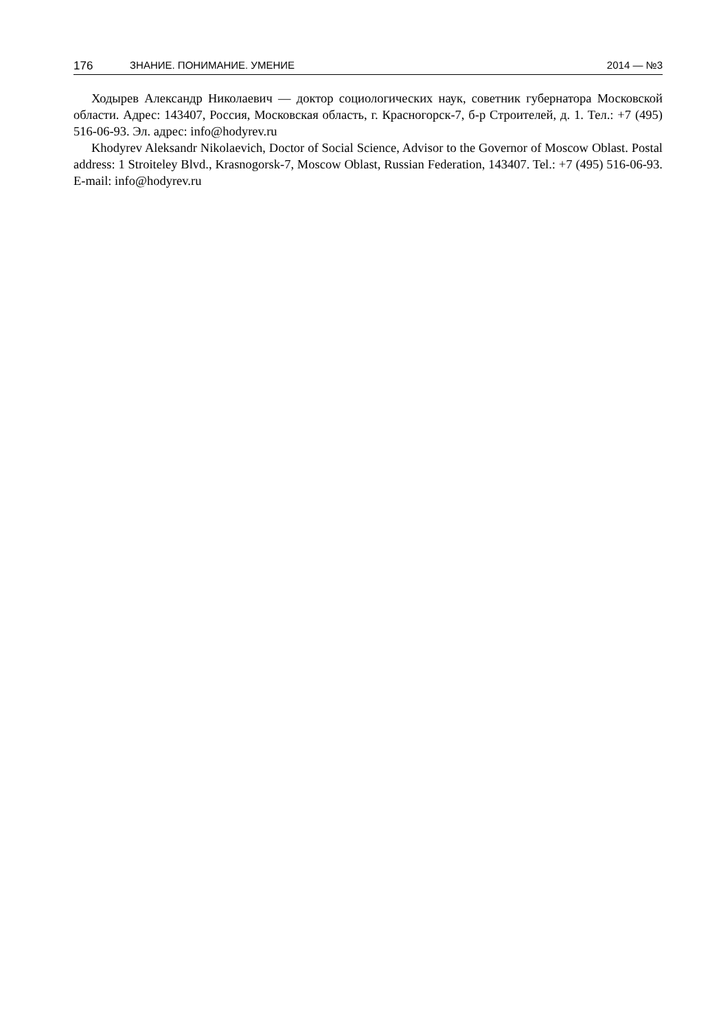176 ЗНАНИЕ. ПОНИМАНИЕ. УМЕНИЕ 2014 — №3
Ходырев Александр Николаевич — доктор социологических наук, советник губернатора Московской области. Адрес: 143407, Россия, Московская область, г. Красногорск-7, б-р Строителей, д. 1. Тел.: +7 (495) 516-06-93. Эл. адрес: info@hodyrev.ru
Khodyrev Aleksandr Nikolaevich, Doctor of Social Science, Advisor to the Governor of Moscow Oblast. Postal address: 1 Stroiteley Blvd., Krasnogorsk-7, Moscow Oblast, Russian Federation, 143407. Tel.: +7 (495) 516-06-93. E-mail: info@hodyrev.ru